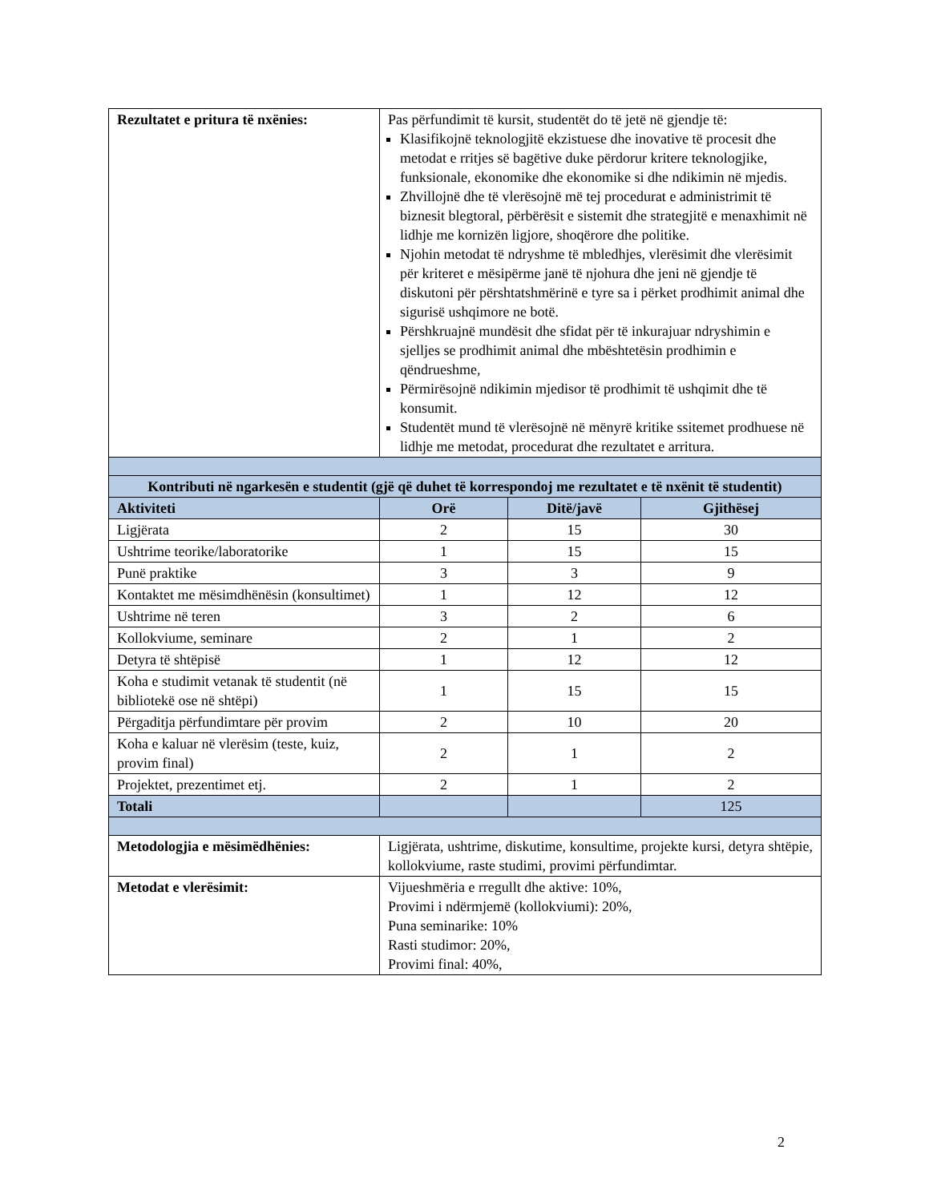| Rezultatet e pritura të nxënies: | Pas përfundimit të kursit, studentët do të jetë në gjendje të: Klasifikojnë teknologjitë ekzistuese dhe inovative të procesit dhe metodat e rritjes së bagëtive duke përdorur kritere teknologjike, funksionale, ekonomike dhe ekonomike si dhe ndikimin në mjedis. Zhvillojnë dhe të vlerësojnë më tej procedurat e administrimit të biznesit blegtoral, përbërësit e sistemit dhe strategjitë e menaxhimit në lidhje me kornizën ligjore, shoqërore dhe politike. Njohin metodat të ndryshme të mbledhjes, vlerësimit dhe vlerësimit për kriteret e mësipërme janë të njohura dhe jeni në gjendje të diskutoni për përshtatshmërinë e tyre sa i përket prodhimit animal dhe sigurisë ushqimore ne botë. Përshkruajnë mundësit dhe sfidat për të inkurajuar ndryshimin e sjelljes se prodhimit animal dhe mbështetësin prodhimin e qëndrueshme, Përmirësojnë ndikimin mjedisor të prodhimit të ushqimit dhe të konsumit. Studentët mund të vlerësojnë në mënyrë kritike ssitemet prodhuese në lidhje me metodat, procedurat dhe rezultatet e arritura. | | |
| Kontributi në ngarkesën e studentit (gjë që duhet të korrespondoj me rezultatet e të nxënit të studentit) | | | |
| Aktiviteti | Orë | Ditë/javë | Gjithësej |
| Ligjërata | 2 | 15 | 30 |
| Ushtrime teorike/laboratorike | 1 | 15 | 15 |
| Punë praktike | 3 | 3 | 9 |
| Kontaktet me mësimdhënësin (konsultimet) | 1 | 12 | 12 |
| Ushtrime në teren | 3 | 2 | 6 |
| Kollokviume, seminare | 2 | 1 | 2 |
| Detyra të shtëpisë | 1 | 12 | 12 |
| Koha e studimit vetanak të studentit (në bibliotekë ose në shtëpi) | 1 | 15 | 15 |
| Përgaditja përfundimtare për provim | 2 | 10 | 20 |
| Koha e kaluar në vlerësim (teste, kuiz, provim final) | 2 | 1 | 2 |
| Projektet, prezentimet etj. | 2 | 1 | 2 |
| Totali | | | 125 |
| Metodologjia e mësimëdhënies: | Ligjërata, ushtrime, diskutime, konsultime, projekte kursi, detyra shtëpie, kollokviume, raste studimi, provimi përfundimtar. | | |
| Metodat e vlerësimit: | Vijueshmëria e rregullt dhe aktive: 10%, Provimi i ndërmjemë (kollokviumi): 20%, Puna seminarike: 10% Rasti studimor: 20%, Provimi final: 40%, | | |
2